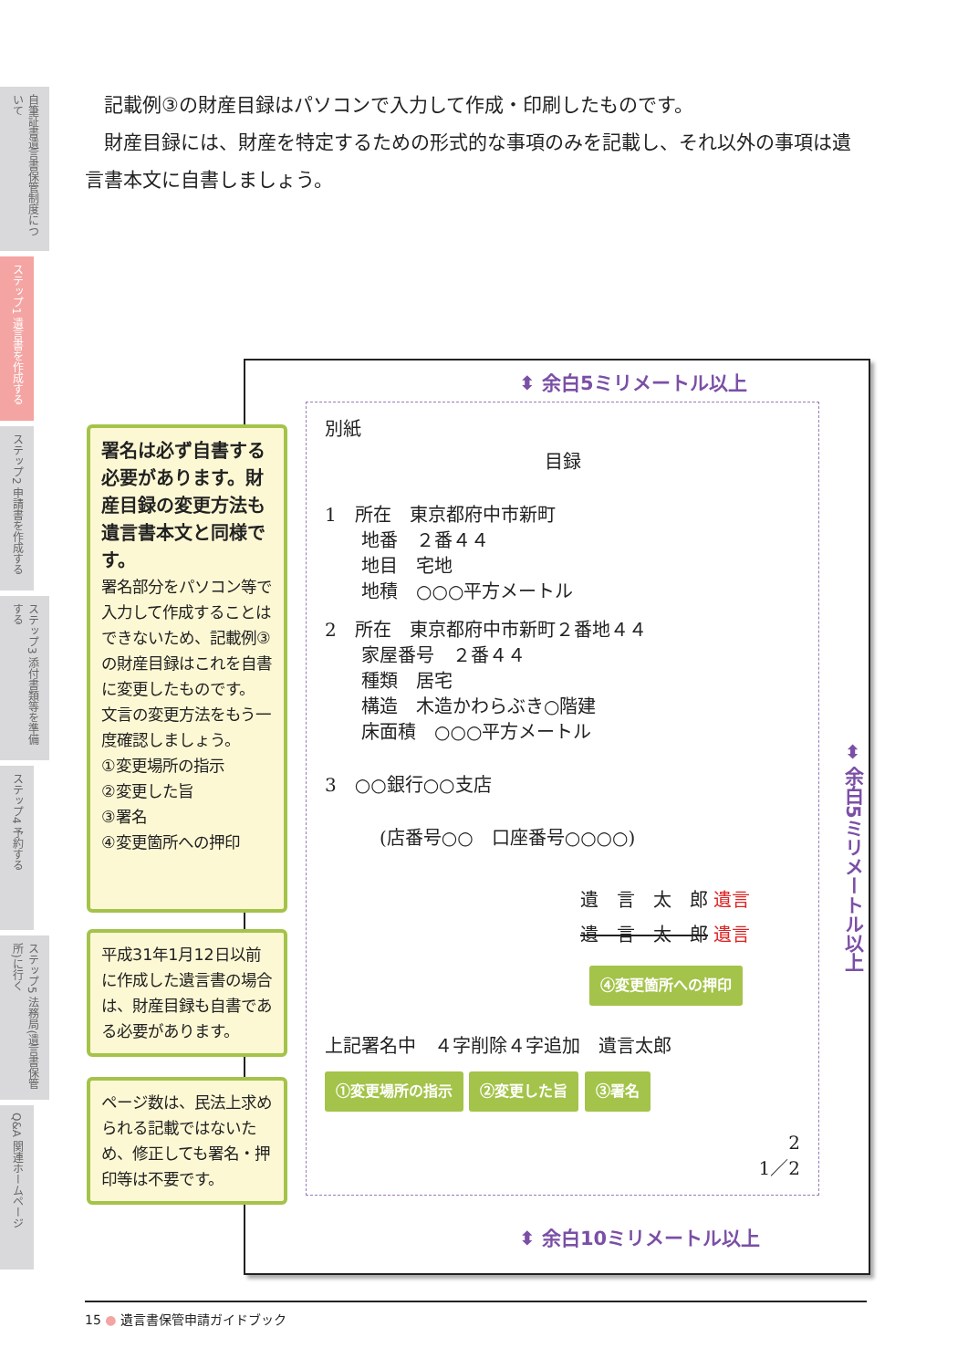自筆証書遺言書保管制度について
ステップ1 遺言書を作成する
ステップ2 申請書を作成する
ステップ3 添付書類等を準備する
ステップ4 予約する
ステップ5 法務局(遺言書保管所)に行く
Q&A 関連ホームページ
記載例③の財産目録はパソコンで入力して作成・印刷したものです。
財産目録には、財産を特定するための形式的な事項のみを記載し、それ以外の事項は遺言書本文に自書しましょう。
⬍ 余白5ミリメートル以上
別紙
目録
1　所在　東京都府中市新町
　　地番　２番４４
　　地目　宅地
　　地積　○○○平方メートル
2　所在　東京都府中市新町２番地４４
　　家屋番号　２番４４
　　種類　居宅
　　構造　木造かわらぶき○階建
　　床面積　○○○平方メートル
3　○○銀行○○支店
(店番号○○　口座番号○○○○)
遺　言　太　郎 遺言
遺　言　太　郎 遺言
④変更箇所への押印
上記署名中　４字削除４字追加　遺言太郎
①変更場所の指示 ②変更した旨 ③署名
2
1／2
⬌ 余白5ミリメートル以上
⬍ 余白10ミリメートル以上
署名は必ず自書する必要があります。財産目録の変更方法も遺言書本文と同様です。
署名部分をパソコン等で入力して作成することはできないため、記載例③の財産目録はこれを自書に変更したものです。
文言の変更方法をもう一度確認しましょう。
①変更場所の指示
②変更した旨
③署名
④変更箇所への押印
平成31年1月12日以前に作成した遺言書の場合は、財産目録も自書である必要があります。
ページ数は、民法上求められる記載ではないため、修正しても署名・押印等は不要です。
15 ● 遺言書保管申請ガイドブック